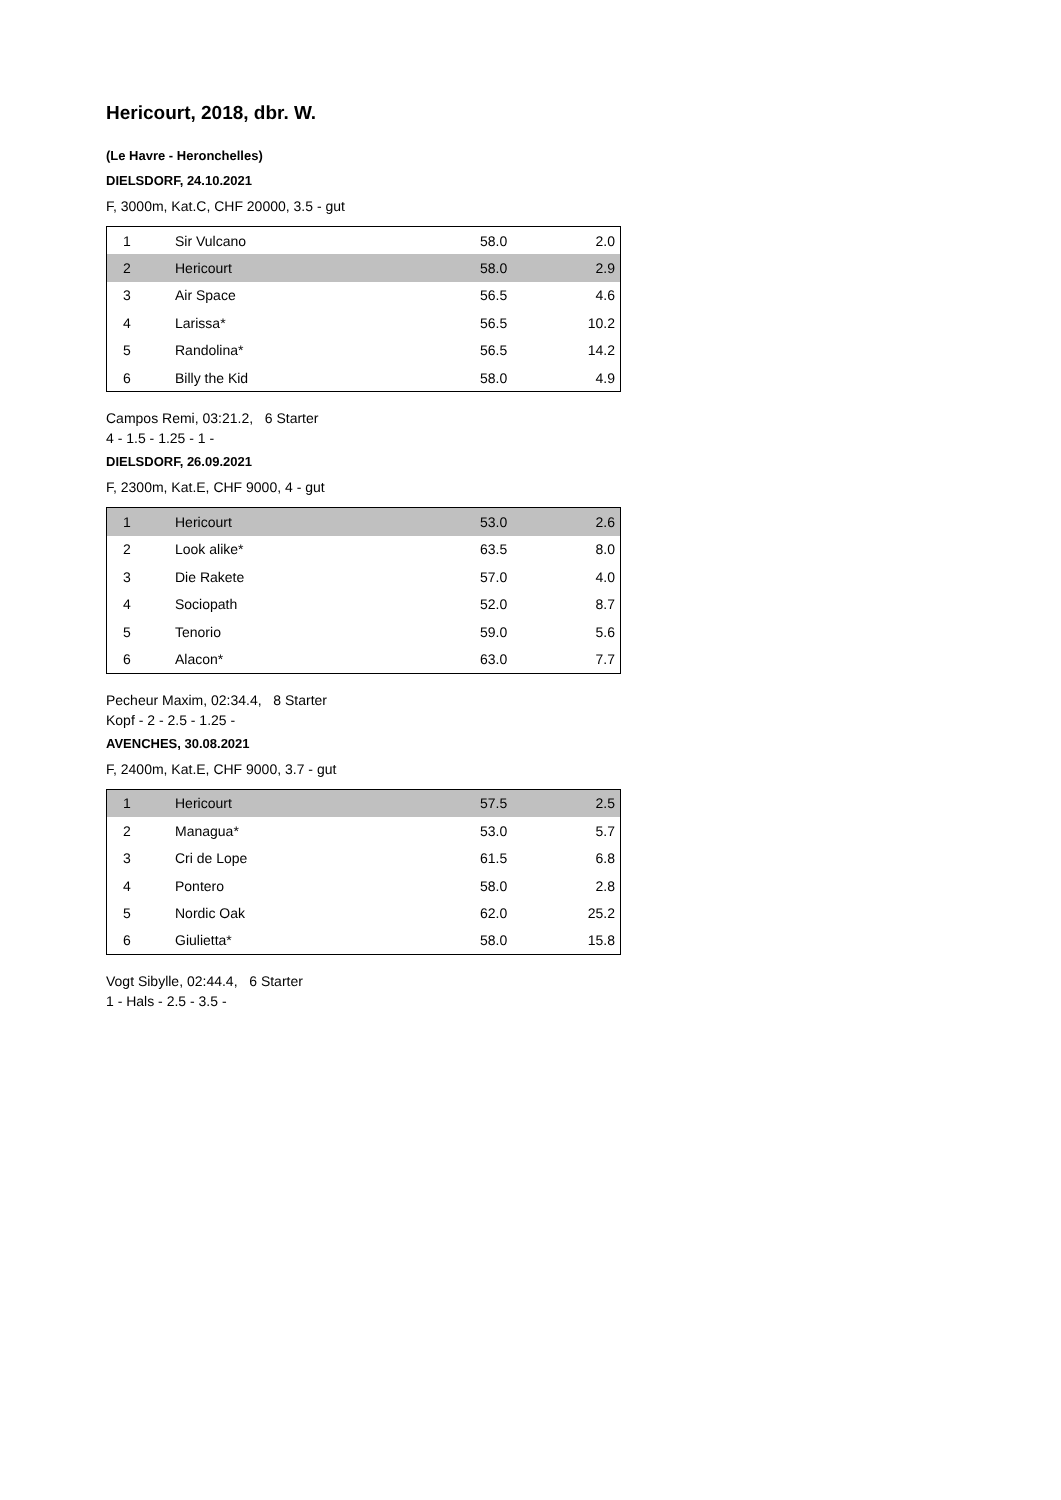Hericourt, 2018, dbr. W.
(Le Havre - Heronchelles)
DIELSDORF, 24.10.2021
F, 3000m, Kat.C, CHF 20000, 3.5 - gut
| 1 | Sir Vulcano | 58.0 | 2.0 |
| 2 | Hericourt | 58.0 | 2.9 |
| 3 | Air Space | 56.5 | 4.6 |
| 4 | Larissa* | 56.5 | 10.2 |
| 5 | Randolina* | 56.5 | 14.2 |
| 6 | Billy the Kid | 58.0 | 4.9 |
Campos Remi, 03:21.2, 6 Starter
4 - 1.5 - 1.25 - 1 -
DIELSDORF, 26.09.2021
F, 2300m, Kat.E, CHF 9000, 4 - gut
| 1 | Hericourt | 53.0 | 2.6 |
| 2 | Look alike* | 63.5 | 8.0 |
| 3 | Die Rakete | 57.0 | 4.0 |
| 4 | Sociopath | 52.0 | 8.7 |
| 5 | Tenorio | 59.0 | 5.6 |
| 6 | Alacon* | 63.0 | 7.7 |
Pecheur Maxim, 02:34.4, 8 Starter
Kopf - 2 - 2.5 - 1.25 -
AVENCHES, 30.08.2021
F, 2400m, Kat.E, CHF 9000, 3.7 - gut
| 1 | Hericourt | 57.5 | 2.5 |
| 2 | Managua* | 53.0 | 5.7 |
| 3 | Cri de Lope | 61.5 | 6.8 |
| 4 | Pontero | 58.0 | 2.8 |
| 5 | Nordic Oak | 62.0 | 25.2 |
| 6 | Giulietta* | 58.0 | 15.8 |
Vogt Sibylle, 02:44.4, 6 Starter
1 - Hals - 2.5 - 3.5 -